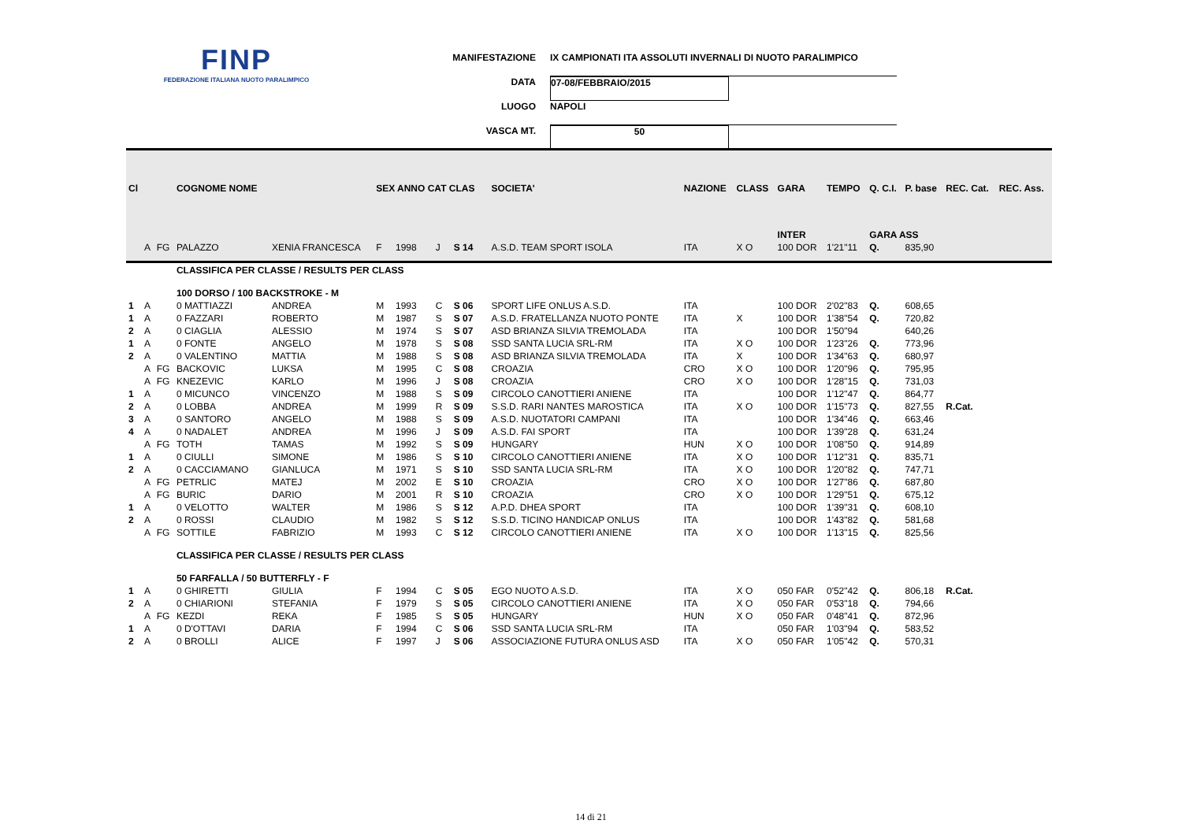FINP
FEDERAZIONE ITALIANA NUOTO PARALIMPICO
MANIFESTAZIONE IX CAMPIONATI ITA ASSOLUTI INVERNALI DI NUOTO PARALIMPICO
DATA 07-08/FEBBRAIO/2015
LUOGO NAPOLI
VASCA MT. 50
| Cl | | | COGNOME NOME | | SEX ANNO CAT CLAS | | | | SOCIETA' | NAZIONE | CLASS | GARA | TEMPO | Q. C.I. | P. base | REC. Cat. | REC. Ass. |
| --- | --- | --- | --- | --- | --- | --- | --- | --- | --- | --- | --- | --- | --- | --- | --- | --- | --- |
| | | | | | | | | | | | | INTER | | GARA ASS | | | |
| | A | FG | PALAZZO | XENIA FRANCESCA | F | 1998 | J | S 14 | A.S.D. TEAM SPORT ISOLA | ITA | X O | 100 DOR | 1'21"11 | Q. | 835,90 | | |
| | | | CLASSIFICA PER CLASSE / RESULTS PER CLASS | | | | | | | | | | | | | | |
| | | | 100 DORSO / 100 BACKSTROKE - M | | | | | | | | | | | | | | |
| 1 | A | | 0 MATTIAZZI | ANDREA | M | 1993 | C | S 06 | SPORT LIFE ONLUS A.S.D. | ITA | | 100 DOR | 2'02"83 | Q. | 608,65 | | |
| 1 | A | | 0 FAZZARI | ROBERTO | M | 1987 | S | S 07 | A.S.D. FRATELLANZA NUOTO PONTE | ITA | X | 100 DOR | 1'38"54 | Q. | 720,82 | | |
| 2 | A | | 0 CIAGLIA | ALESSIO | M | 1974 | S | S 07 | ASD BRIANZA SILVIA TREMOLADA | ITA | | 100 DOR | 1'50"94 | | 640,26 | | |
| 1 | A | | 0 FONTE | ANGELO | M | 1978 | S | S 08 | SSD SANTA LUCIA SRL-RM | ITA | X O | 100 DOR | 1'23"26 | Q. | 773,96 | | |
| 2 | A | | 0 VALENTINO | MATTIA | M | 1988 | S | S 08 | ASD BRIANZA SILVIA TREMOLADA | ITA | X | 100 DOR | 1'34"63 | Q. | 680,97 | | |
| | A | FG | BACKOVIC | LUKSA | M | 1995 | C | S 08 | CROAZIA | CRO | X O | 100 DOR | 1'20"96 | Q. | 795,95 | | |
| | A | FG | KNEZEVIC | KARLO | M | 1996 | J | S 08 | CROAZIA | CRO | X O | 100 DOR | 1'28"15 | Q. | 731,03 | | |
| 1 | A | | 0 MICUNCO | VINCENZO | M | 1988 | S | S 09 | CIRCOLO CANOTTIERI ANIENE | ITA | | 100 DOR | 1'12"47 | Q. | 864,77 | | |
| 2 | A | | 0 LOBBA | ANDREA | M | 1999 | R | S 09 | S.S.D. RARI NANTES MAROSTICA | ITA | X O | 100 DOR | 1'15"73 | Q. | 827,55 | R.Cat. | |
| 3 | A | | 0 SANTORO | ANGELO | M | 1988 | S | S 09 | A.S.D. NUOTATORI CAMPANI | ITA | | 100 DOR | 1'34"46 | Q. | 663,46 | | |
| 4 | A | | 0 NADALET | ANDREA | M | 1996 | J | S 09 | A.S.D. FAI SPORT | ITA | | 100 DOR | 1'39"28 | Q. | 631,24 | | |
| | A | FG | TOTH | TAMAS | M | 1992 | S | S 09 | HUNGARY | HUN | X O | 100 DOR | 1'08"50 | Q. | 914,89 | | |
| 1 | A | | 0 CIULLI | SIMONE | M | 1986 | S | S 10 | CIRCOLO CANOTTIERI ANIENE | ITA | X O | 100 DOR | 1'12"31 | Q. | 835,71 | | |
| 2 | A | | 0 CACCIAMANO | GIANLUCA | M | 1971 | S | S 10 | SSD SANTA LUCIA SRL-RM | ITA | X O | 100 DOR | 1'20"82 | Q. | 747,71 | | |
| | A | FG | PETRLIC | MATEJ | M | 2002 | E | S 10 | CROAZIA | CRO | X O | 100 DOR | 1'27"86 | Q. | 687,80 | | |
| | A | FG | BURIC | DARIO | M | 2001 | R | S 10 | CROAZIA | CRO | X O | 100 DOR | 1'29"51 | Q. | 675,12 | | |
| 1 | A | | 0 VELOTTO | WALTER | M | 1986 | S | S 12 | A.P.D. DHEA SPORT | ITA | | 100 DOR | 1'39"31 | Q. | 608,10 | | |
| 2 | A | | 0 ROSSI | CLAUDIO | M | 1982 | S | S 12 | S.S.D. TICINO HANDICAP ONLUS | ITA | | 100 DOR | 1'43"82 | Q. | 581,68 | | |
| | A | FG | SOTTILE | FABRIZIO | M | 1993 | C | S 12 | CIRCOLO CANOTTIERI ANIENE | ITA | X O | 100 DOR | 1'13"15 | Q. | 825,56 | | |
| | | | CLASSIFICA PER CLASSE / RESULTS PER CLASS | | | | | | | | | | | | | | |
| | | | 50 FARFALLA / 50 BUTTERFLY - F | | | | | | | | | | | | | | |
| 1 | A | | 0 GHIRETTI | GIULIA | F | 1994 | C | S 05 | EGO NUOTO A.S.D. | ITA | X O | 050 FAR | 0'52"42 | Q. | 806,18 | R.Cat. | |
| 2 | A | | 0 CHIARIONI | STEFANIA | F | 1979 | S | S 05 | CIRCOLO CANOTTIERI ANIENE | ITA | X O | 050 FAR | 0'53"18 | Q. | 794,66 | | |
| | A | FG | KEZDI | REKA | F | 1985 | S | S 05 | HUNGARY | HUN | X O | 050 FAR | 0'48"41 | Q. | 872,96 | | |
| 1 | A | | 0 D'OTTAVI | DARIA | F | 1994 | C | S 06 | SSD SANTA LUCIA SRL-RM | ITA | | 050 FAR | 1'03"94 | Q. | 583,52 | | |
| 2 | A | | 0 BROLLI | ALICE | F | 1997 | J | S 06 | ASSOCIAZIONE FUTURA ONLUS ASD | ITA | X O | 050 FAR | 1'05"42 | Q. | 570,31 | | |
14 di 21